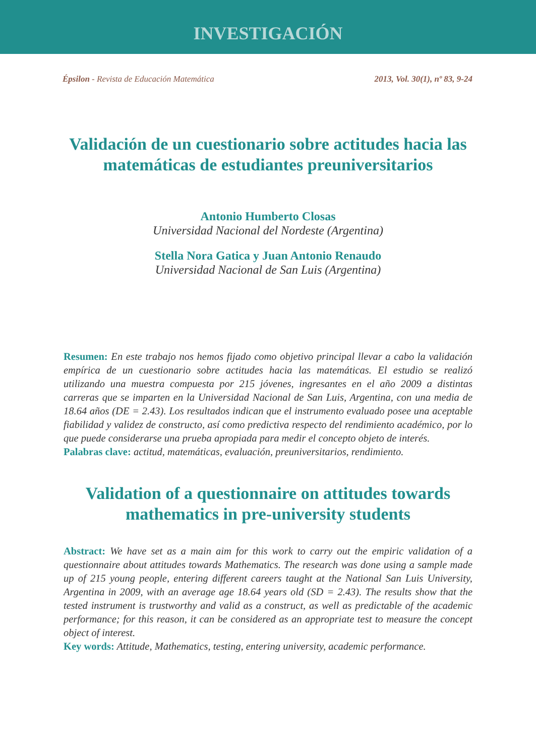INVESTIGACIÓN
Épsilon - Revista de Educación Matemática 2013, Vol. 30(1), nº 83, 9-24
Validación de un cuestionario sobre actitudes hacia las matemáticas de estudiantes preuniversitarios
Antonio Humberto Closas
Universidad Nacional del Nordeste (Argentina)
Stella Nora Gatica y Juan Antonio Renaudo
Universidad Nacional de San Luis (Argentina)
Resumen: En este trabajo nos hemos fijado como objetivo principal llevar a cabo la validación empírica de un cuestionario sobre actitudes hacia las matemáticas. El estudio se realizó utilizando una muestra compuesta por 215 jóvenes, ingresantes en el año 2009 a distintas carreras que se imparten en la Universidad Nacional de San Luis, Argentina, con una media de 18.64 años (DE = 2.43). Los resultados indican que el instrumento evaluado posee una aceptable fiabilidad y validez de constructo, así como predictiva respecto del rendimiento académico, por lo que puede considerarse una prueba apropiada para medir el concepto objeto de interés.
Palabras clave: actitud, matemáticas, evaluación, preuniversitarios, rendimiento.
Validation of a questionnaire on attitudes towards mathematics in pre-university students
Abstract: We have set as a main aim for this work to carry out the empiric validation of a questionnaire about attitudes towards Mathematics. The research was done using a sample made up of 215 young people, entering different careers taught at the National San Luis University, Argentina in 2009, with an average age 18.64 years old (SD = 2.43). The results show that the tested instrument is trustworthy and valid as a construct, as well as predictable of the academic performance; for this reason, it can be considered as an appropriate test to measure the concept object of interest.
Key words: Attitude, Mathematics, testing, entering university, academic performance.